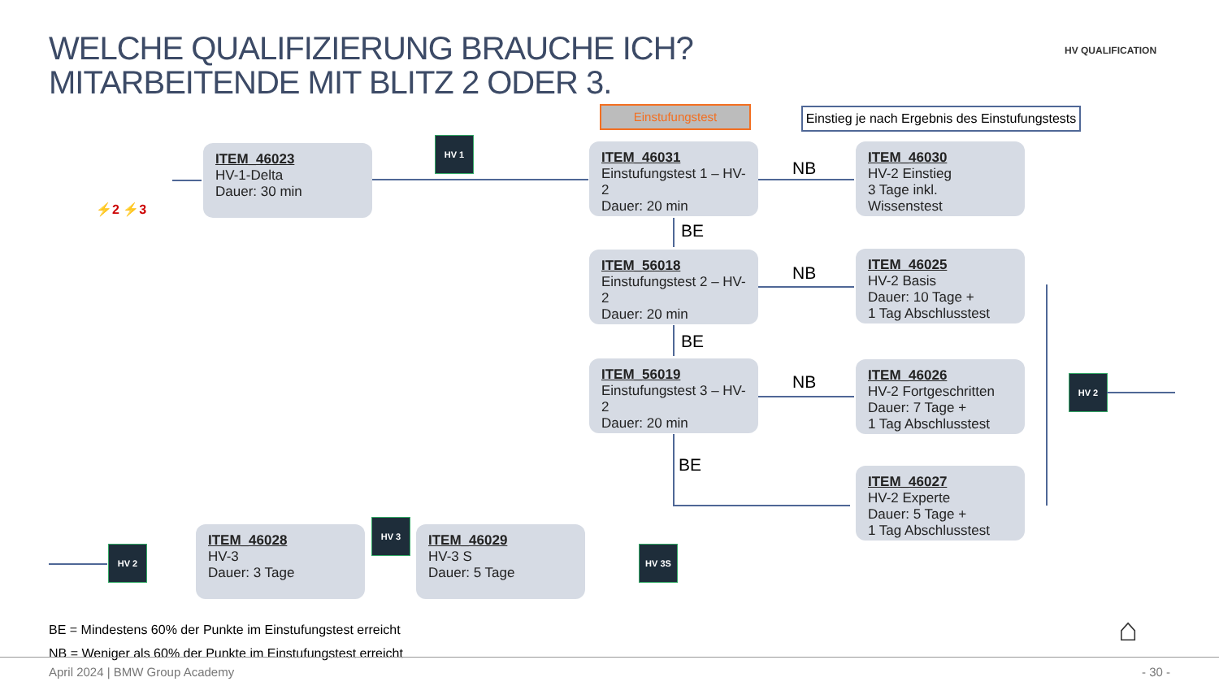WELCHE QUALIFIZIERUNG BRAUCHE ICH?
MITARBEITENDE MIT BLITZ 2 ODER 3.
HV QUALIFICATION
Einstufungstest
Einstieg je nach Ergebnis des Einstufungstests
⚡2 ⚡3
ITEM_46023
HV-1-Delta
Dauer: 30 min
HV 1
ITEM_46031
Einstufungstest 1 – HV-2
Dauer: 20 min
ITEM_56018
Einstufungstest 2 – HV-2
Dauer: 20 min
ITEM_56019
Einstufungstest 3 – HV-2
Dauer: 20 min
BE
BE
BE
NB
NB
NB
ITEM_46030
HV-2 Einstieg
3 Tage inkl. Wissenstest
ITEM_46025
HV-2 Basis
Dauer: 10 Tage +
1 Tag Abschlusstest
ITEM_46026
HV-2 Fortgeschritten
Dauer: 7 Tage +
1 Tag Abschlusstest
ITEM_46027
HV-2 Experte
Dauer: 5 Tage +
1 Tag Abschlusstest
HV 2
HV 2
ITEM_46028
HV-3
Dauer: 3 Tage
HV 3
ITEM_46029
HV-3 S
Dauer: 5 Tage
HV 3S
BE = Mindestens 60% der Punkte im Einstufungstest erreicht
NB = Weniger als 60% der Punkte im Einstufungstest erreicht
⌂
April 2024 | BMW Group Academy - 30 -